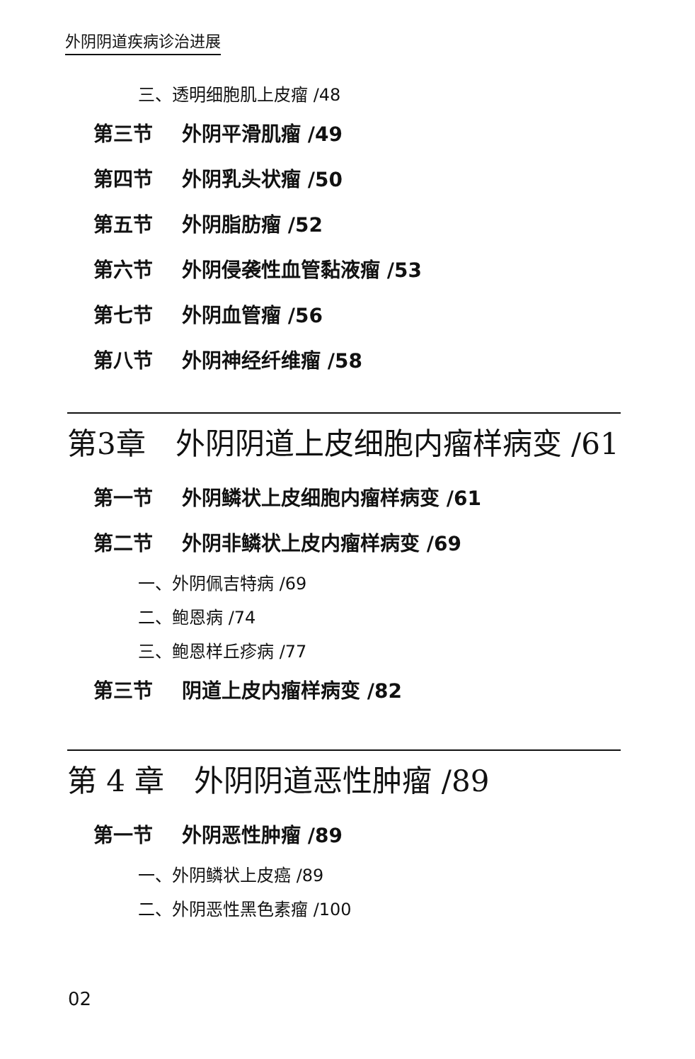外阴阴道疾病诊治进展
三、透明细胞肌上皮瘤 /48
第三节 外阴平滑肌瘤 /49
第四节 外阴乳头状瘤 /50
第五节 外阴脂肪瘤 /52
第六节 外阴侵袭性血管黏液瘤 /53
第七节 外阴血管瘤 /56
第八节 外阴神经纤维瘤 /58
第3章　外阴阴道上皮细胞内瘤样病变 /61
第一节 外阴鳞状上皮细胞内瘤样病变 /61
第二节 外阴非鳞状上皮内瘤样病变 /69
一、外阴佩吉特病 /69
二、鲍恩病 /74
三、鲍恩样丘疹病 /77
第三节 阴道上皮内瘤样病变 /82
第 4 章　外阴阴道恶性肿瘤 /89
第一节 外阴恶性肿瘤 /89
一、外阴鳞状上皮癌 /89
二、外阴恶性黑色素瘤 /100
02